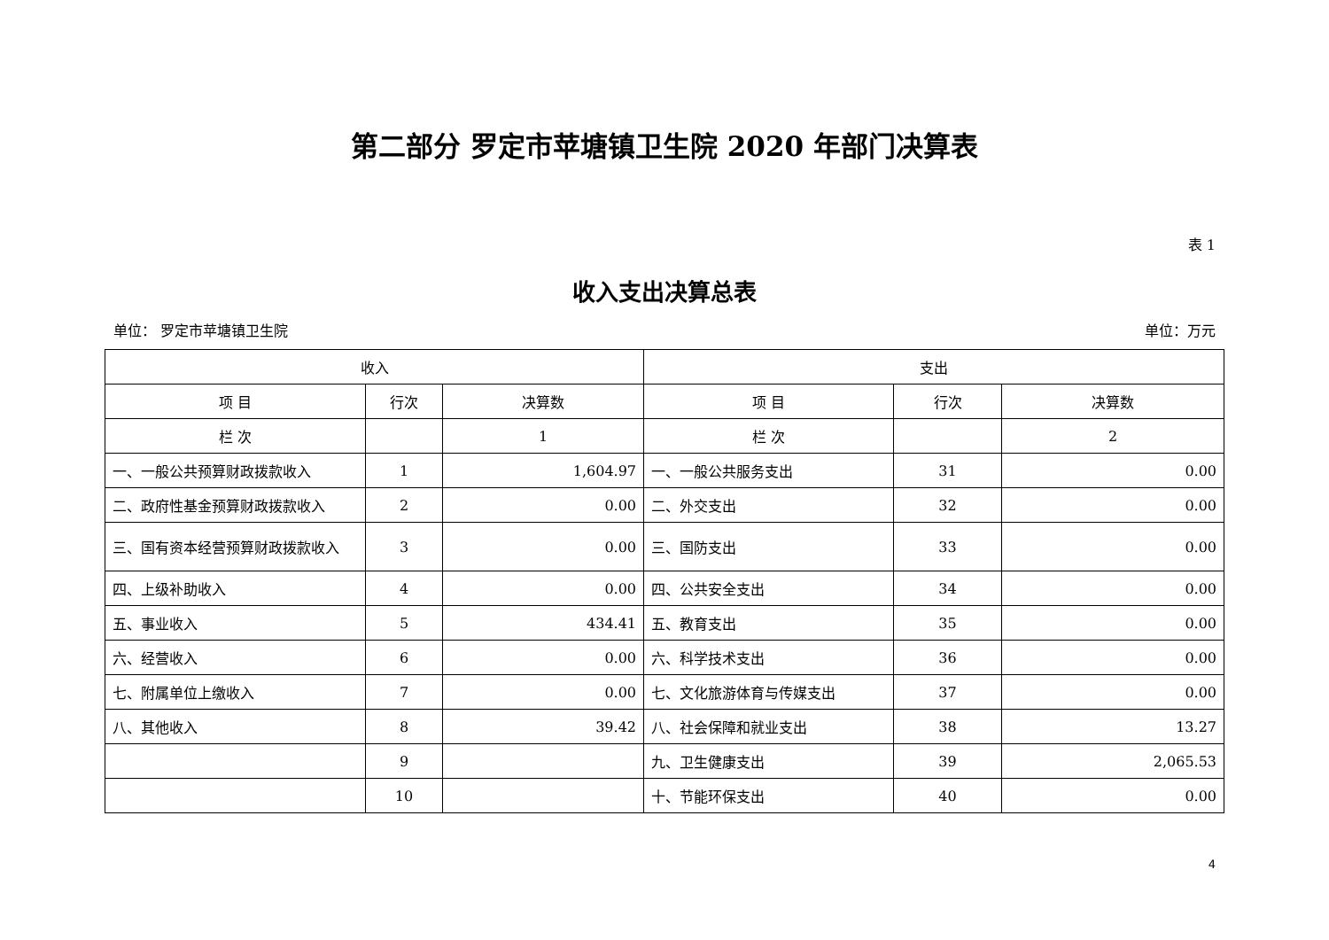第二部分 罗定市苹塘镇卫生院 2020 年部门决算表
表 1
收入支出决算总表
单位： 罗定市苹塘镇卫生院 单位：万元
| 收入 | | | 支出 | | |
| --- | --- | --- | --- | --- | --- |
| 项 目 | 行次 | 决算数 | 项 目 | 行次 | 决算数 |
| 栏 次 | | 1 | 栏 次 | | 2 |
| 一、一般公共预算财政拨款收入 | 1 | 1,604.97 | 一、一般公共服务支出 | 31 | 0.00 |
| 二、政府性基金预算财政拨款收入 | 2 | 0.00 | 二、外交支出 | 32 | 0.00 |
| 三、国有资本经营预算财政拨款收入 | 3 | 0.00 | 三、国防支出 | 33 | 0.00 |
| 四、上级补助收入 | 4 | 0.00 | 四、公共安全支出 | 34 | 0.00 |
| 五、事业收入 | 5 | 434.41 | 五、教育支出 | 35 | 0.00 |
| 六、经营收入 | 6 | 0.00 | 六、科学技术支出 | 36 | 0.00 |
| 七、附属单位上缴收入 | 7 | 0.00 | 七、文化旅游体育与传媒支出 | 37 | 0.00 |
| 八、其他收入 | 8 | 39.42 | 八、社会保障和就业支出 | 38 | 13.27 |
| | 9 | | 九、卫生健康支出 | 39 | 2,065.53 |
| | 10 | | 十、节能环保支出 | 40 | 0.00 |
4